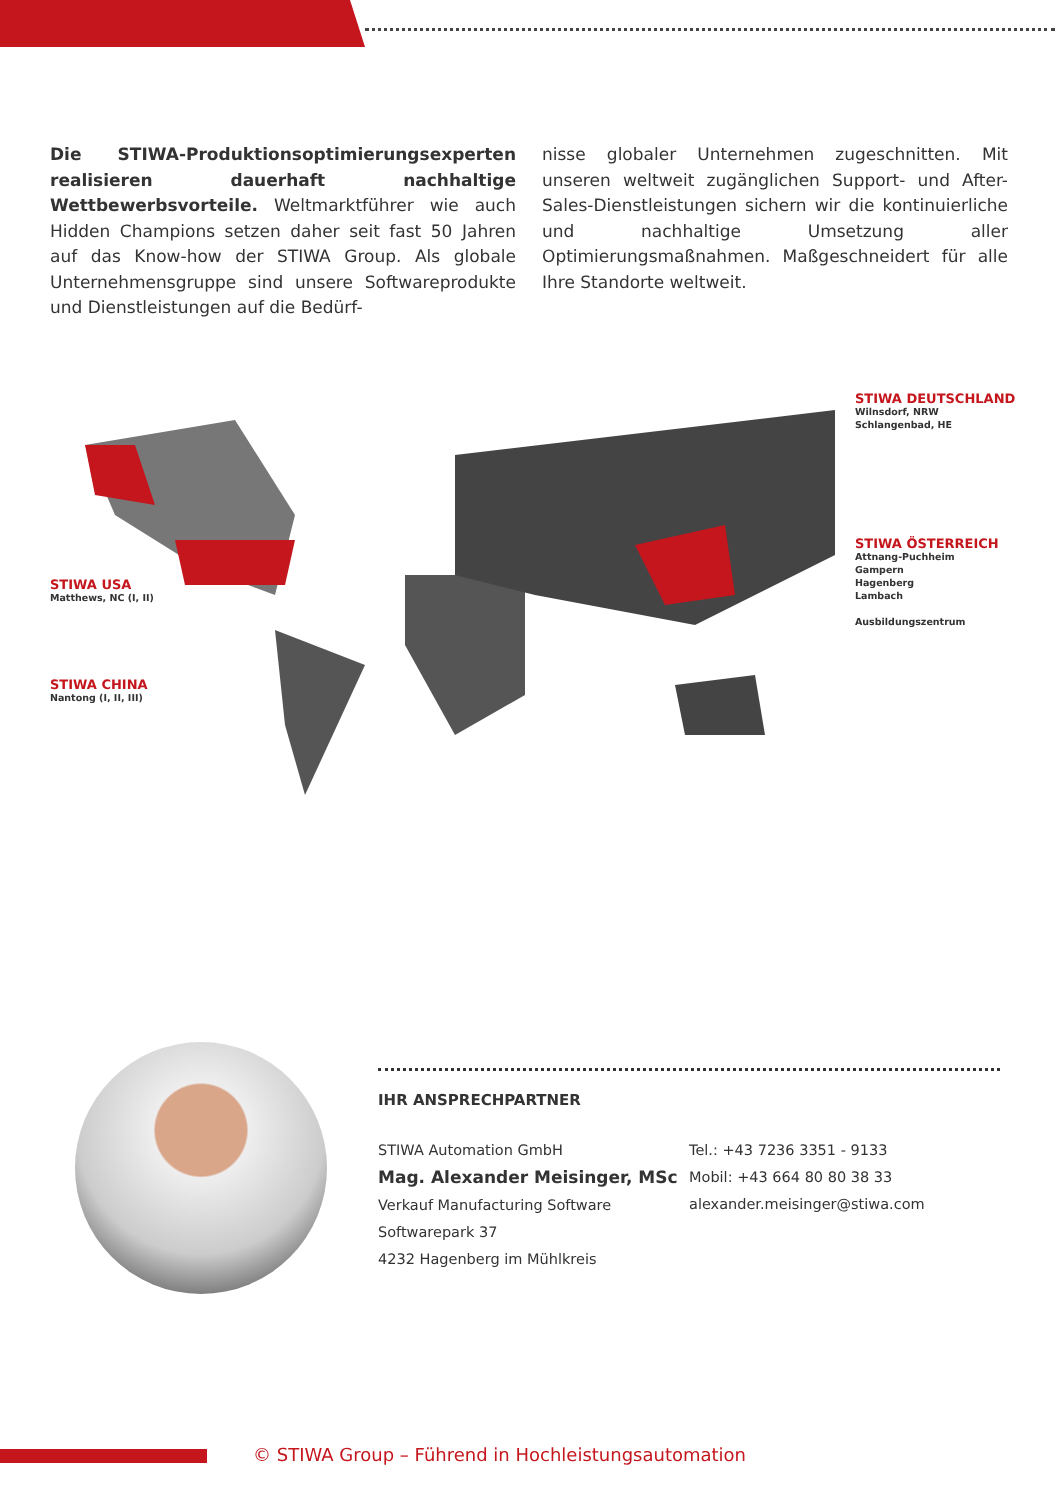Die STIWA-Produktionsoptimierungsexperten realisieren dauerhaft nachhaltige Wettbewerbsvorteile. Weltmarktführer wie auch Hidden Champions setzen daher seit fast 50 Jahren auf das Know-how der STIWA Group. Als globale Unternehmensgruppe sind unsere Softwareprodukte und Dienstleistungen auf die Bedürf-
nisse globaler Unternehmen zugeschnitten. Mit unseren weltweit zugänglichen Support- und After-Sales-Dienstleistungen sichern wir die kontinuierliche und nachhaltige Umsetzung aller Optimierungsmaßnahmen. Maßgeschneidert für alle Ihre Standorte weltweit.
STIWA DEUTSCHLAND
Wilnsdorf, NRW
Schlangenbad, HE
STIWA ÖSTERREICH
Attnang-Puchheim
Gampern
Hagenberg
Lambach
Ausbildungszentrum
STIWA USA
Matthews, NC (I, II)
STIWA CHINA
Nantong (I, II, III)
IHR ANSPRECHPARTNER
STIWA Automation GmbH
Mag. Alexander Meisinger, MSc
Verkauf Manufacturing Software
Softwarepark 37
4232 Hagenberg im Mühlkreis
Tel.: +43 7236 3351 - 9133
Mobil: +43 664 80 80 38 33
alexander.meisinger@stiwa.com
© STIWA Group – Führend in Hochleistungsautomation